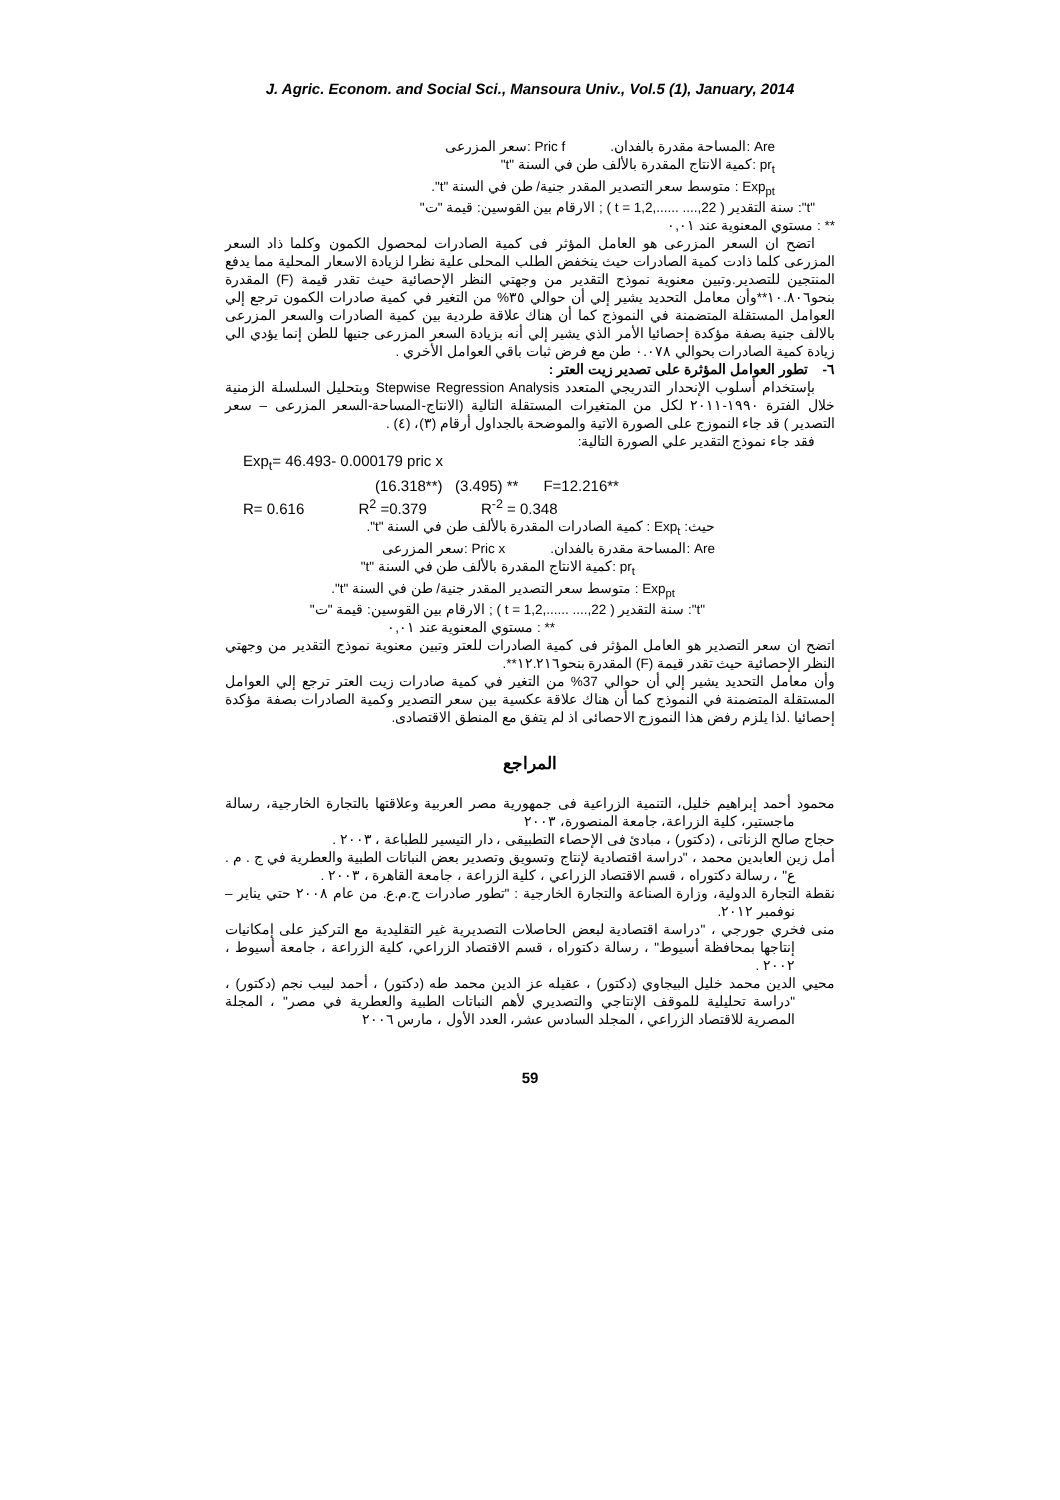J. Agric. Econom. and Social Sci., Mansoura Univ., Vol.5 (1), January, 2014
Are :المساحة مقدرة بالفدان. Pric f :سعر المزرعى
pr<sub>t</sub> :كمية الانتاج المقدرة بالألف طن في السنة "t"
Exp<sub>pt</sub> : متوسط سعر التصدير المقدر جنية/ طن في السنة "t".
"t": سنة التقدير ( t = 1,2,...... ....,22 ) ; الارقام بين القوسين: قيمة "ت"
** : مستوي المعنوية عند ٠,٠١
اتضح ان السعر المزرعى هو العامل المؤثر فى كمية الصادرات لمحصول الكمون وكلما ذاد السعر المزرعى كلما ذادت كمية الصادرات حيث ينخفض الطلب المحلى علية نظرا لزيادة الاسعار المحلية مما يدفع المنتجين للتصدير.وتبين معنوية نموذج التقدير من وجهتي النظر الإحصائية حيث تقدر قيمة (F) المقدرة بنحو١٠.٨٠٦**وأن معامل التحديد يشير إلي أن حوالي ٣٥% من التغير في كمية صادرات الكمون ترجع إلي العوامل المستقلة المتضمنة في النموذج كما أن هناك علاقة طردية بين كمية الصادرات والسعر المزرعى بالالف جنية بصفة مؤكدة إحصائيا الأمر الذي يشير إلي أنه بزيادة السعر المزرعى جنيها للطن إنما يؤدي الي زيادة كمية الصادرات بحوالي ٠.٠٧٨ طن مع فرض ثبات باقي العوامل الأخري .
٦- تطور العوامل المؤثرة على تصدير زيت العتر :
بإستخدام أسلوب الإنحدار التدريجي المتعدد Stepwise Regression Analysis وبتحليل السلسلة الزمنية خلال الفترة ١٩٩٠-٢٠١١ لكل من المتغيرات المستقلة التالية (الانتاج-المساحة-السعر المزرعى – سعر التصدير ) قد جاء النموزج على الصورة الاتية والموضحة بالجداول أرقام (٣)، (٤) .
فقد جاء نموذج التقدير علي الصورة التالية:
Exp<sub>t</sub>= 46.493- 0.000179 pric x
(16.318**) (3.495) ** F=12.216**
R= 0.616 R<sup>2</sup> =0.379 R<sup>-2</sup> = 0.348
حيث: Exp<sub>t</sub> : كمية الصادرات المقدرة بالألف طن في السنة "t".
Are :المساحة مقدرة بالفدان. Pric x :سعر المزرعى
pr<sub>t</sub> :كمية الانتاج المقدرة بالألف طن في السنة "t"
Exp<sub>pt</sub> : متوسط سعر التصدير المقدر جنية/ طن في السنة "t".
"t": سنة التقدير ( t = 1,2,...... ....,22 ) ; الارقام بين القوسين: قيمة "ت"
** : مستوي المعنوية عند ٠,٠١
اتضح ان سعر التصدير هو العامل المؤثر فى كمية الصادرات للعتر وتبين معنوية نموذج التقدير من وجهتي النظر الإحصائية حيث تقدر قيمة (F) المقدرة بنحو١٢.٢١٦**.
وأن معامل التحديد يشير إلي أن حوالي 37% من التغير في كمية صادرات زيت العتر ترجع إلي العوامل المستقلة المتضمنة في النموذج كما أن هناك علاقة عكسية بين سعر التصدير وكمية الصادرات بصفة مؤكدة إحصائيا .لذا يلزم رفض هذا النموزج الاحصائى اذ لم يتفق مع المنطق الاقتصادى.
المراجع
محمود أحمد إبراهيم خليل، التنمية الزراعية فى جمهورية مصر العربية وعلاقتها بالتجارة الخارجية، رسالة ماجستير، كلية الزراعة، جامعة المنصورة، ٢٠٠٣
حجاج صالح الزناتى ، (دكتور) ، مبادئ فى الإحصاء التطبيقى ، دار التيسير للطباعة ، ٢٠٠٣ .
أمل زين العابدين محمد ، "دراسة اقتصادية لإنتاج وتسويق وتصدير بعض النباتات الطبية والعطرية في ج . م . ع" ، رسالة دكتوراه ، قسم الاقتصاد الزراعي ، كلية الزراعة ، جامعة القاهرة ، ٢٠٠٣ .
نقطة التجارة الدولية، وزارة الصناعة والتجارة الخارجية : "تطور صادرات ج.م.ع. من عام ٢٠٠٨ حتي يناير – نوفمبر ٢٠١٢.
منى فخري جورجي ، "دراسة اقتصادية لبعض الحاصلات التصديرية غير التقليدية مع التركيز على إمكانيات إنتاجها بمحافظة أسيوط" ، رسالة دكتوراه ، قسم الاقتصاد الزراعي، كلية الزراعة ، جامعة أسيوط ، ٢٠٠٢ .
محيي الدين محمد خليل البيجاوي (دكتور) ، عقيله عز الدين محمد طه (دكتور) ، أحمد لبيب نجم (دكتور) ، "دراسة تحليلية للموقف الإنتاجي والتصديري لأهم النباتات الطبية والعطرية في مصر" ، المجلة المصرية للاقتصاد الزراعي ، المجلد السادس عشر، العدد الأول ، مارس ٢٠٠٦
59